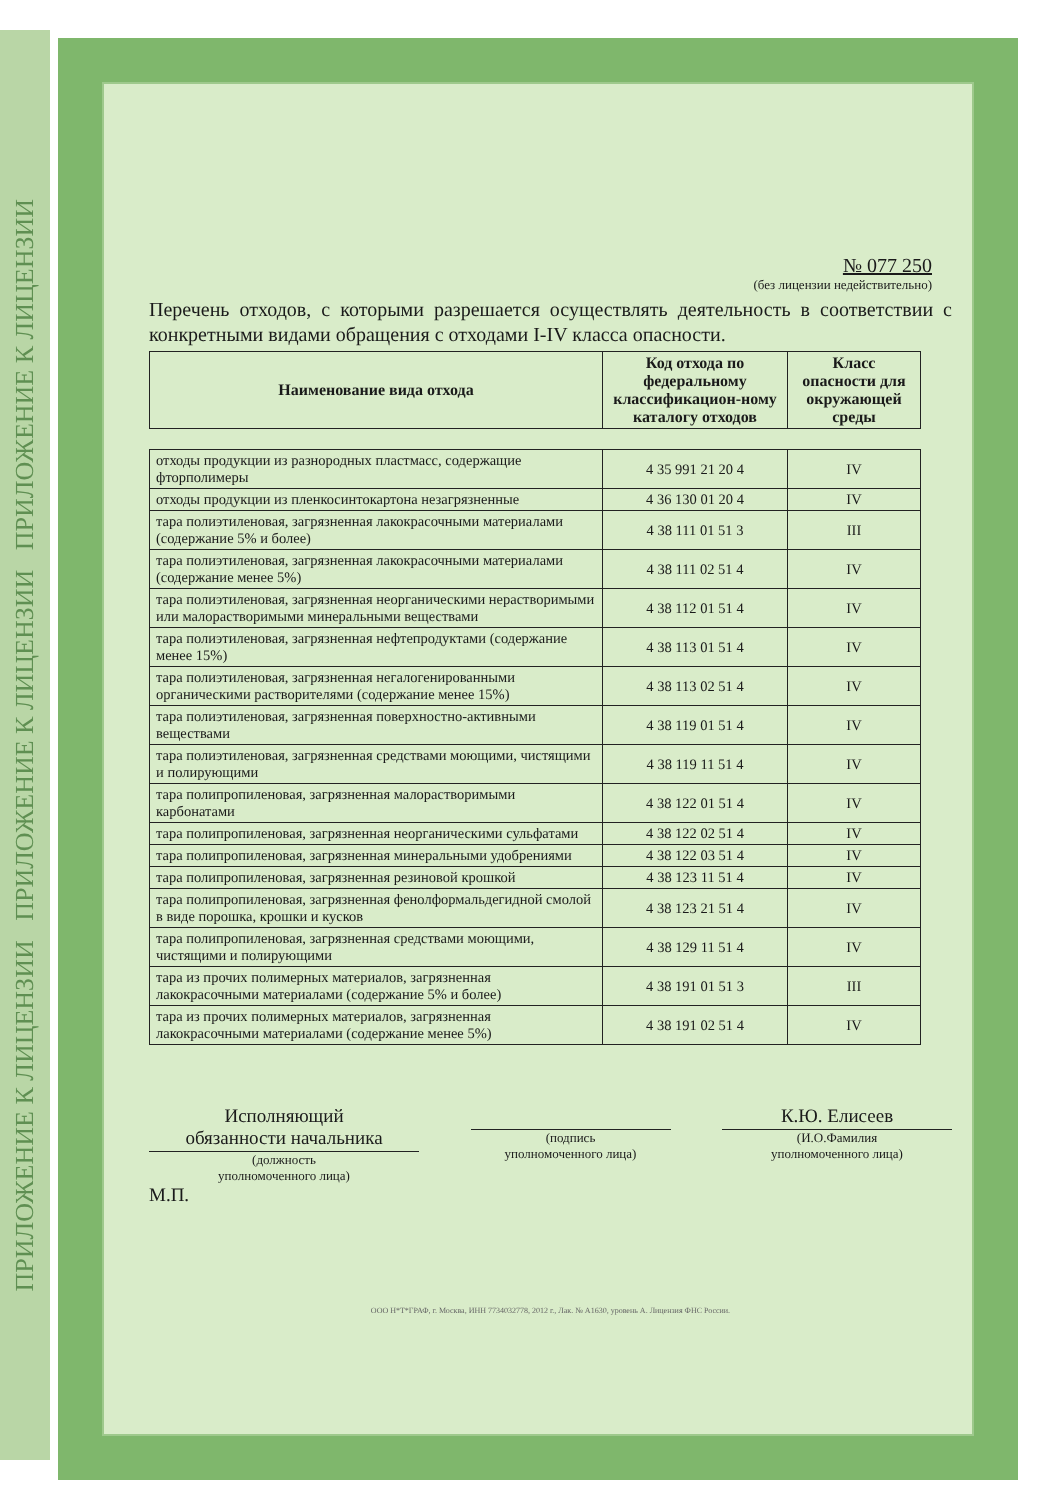ПРИЛОЖЕНИЕ К ЛИЦЕНЗИИ ПРИЛОЖЕНИЕ К ЛИЦЕНЗИИ ПРИЛОЖЕНИЕ К ЛИЦЕНЗИИ
№ 077 250
(без лицензии недействительно)
Перечень отходов, с которыми разрешается осуществлять деятельность в соответствии с конкретными видами обращения с отходами I-IV класса опасности.
| Наименование вида отхода | Код отхода по федеральному классификацион-ному каталогу отходов | Класс опасности для окружающей среды |
| --- | --- | --- |
| отходы продукции из разнородных пластмасс, содержащие фторполимеры | 4 35 991 21 20 4 | IV |
| отходы продукции из пленкосинтокартона незагрязненные | 4 36 130 01 20 4 | IV |
| тара полиэтиленовая, загрязненная лакокрасочными материалами (содержание 5% и более) | 4 38 111 01 51 3 | III |
| тара полиэтиленовая, загрязненная лакокрасочными материалами (содержание менее 5%) | 4 38 111 02 51 4 | IV |
| тара полиэтиленовая, загрязненная неорганическими нерастворимыми или малорастворимыми минеральными веществами | 4 38 112 01 51 4 | IV |
| тара полиэтиленовая, загрязненная нефтепродуктами (содержание менее 15%) | 4 38 113 01 51 4 | IV |
| тара полиэтиленовая, загрязненная негалогенированными органическими растворителями (содержание менее 15%) | 4 38 113 02 51 4 | IV |
| тара полиэтиленовая, загрязненная поверхностно-активными веществами | 4 38 119 01 51 4 | IV |
| тара полиэтиленовая, загрязненная средствами моющими, чистящими и полирующими | 4 38 119 11 51 4 | IV |
| тара полипропиленовая, загрязненная малорастворимыми карбонатами | 4 38 122 01 51 4 | IV |
| тара полипропиленовая, загрязненная неорганическими сульфатами | 4 38 122 02 51 4 | IV |
| тара полипропиленовая, загрязненная минеральными удобрениями | 4 38 122 03 51 4 | IV |
| тара полипропиленовая, загрязненная резиновой крошкой | 4 38 123 11 51 4 | IV |
| тара полипропиленовая, загрязненная фенолформальдегидной смолой в виде порошка, крошки и кусков | 4 38 123 21 51 4 | IV |
| тара полипропиленовая, загрязненная средствами моющими, чистящими и полирующими | 4 38 129 11 51 4 | IV |
| тара из прочих полимерных материалов, загрязненная лакокрасочными материалами (содержание 5% и более) | 4 38 191 01 51 3 | III |
| тара из прочих полимерных материалов, загрязненная лакокрасочными материалами (содержание менее 5%) | 4 38 191 02 51 4 | IV |
Исполняющий
обязанности начальника
(должность
уполномоченного лица)
(подпись
уполномоченного лица)
К.Ю. Елисеев
(И.О.Фамилия
уполномоченного лица)
М.П.
ООО Н*Т*ГРАФ, г. Москва, ИНН 7734032778, 2012 г., Лак. № А1630, уровень А. Лицензия ФНС России.